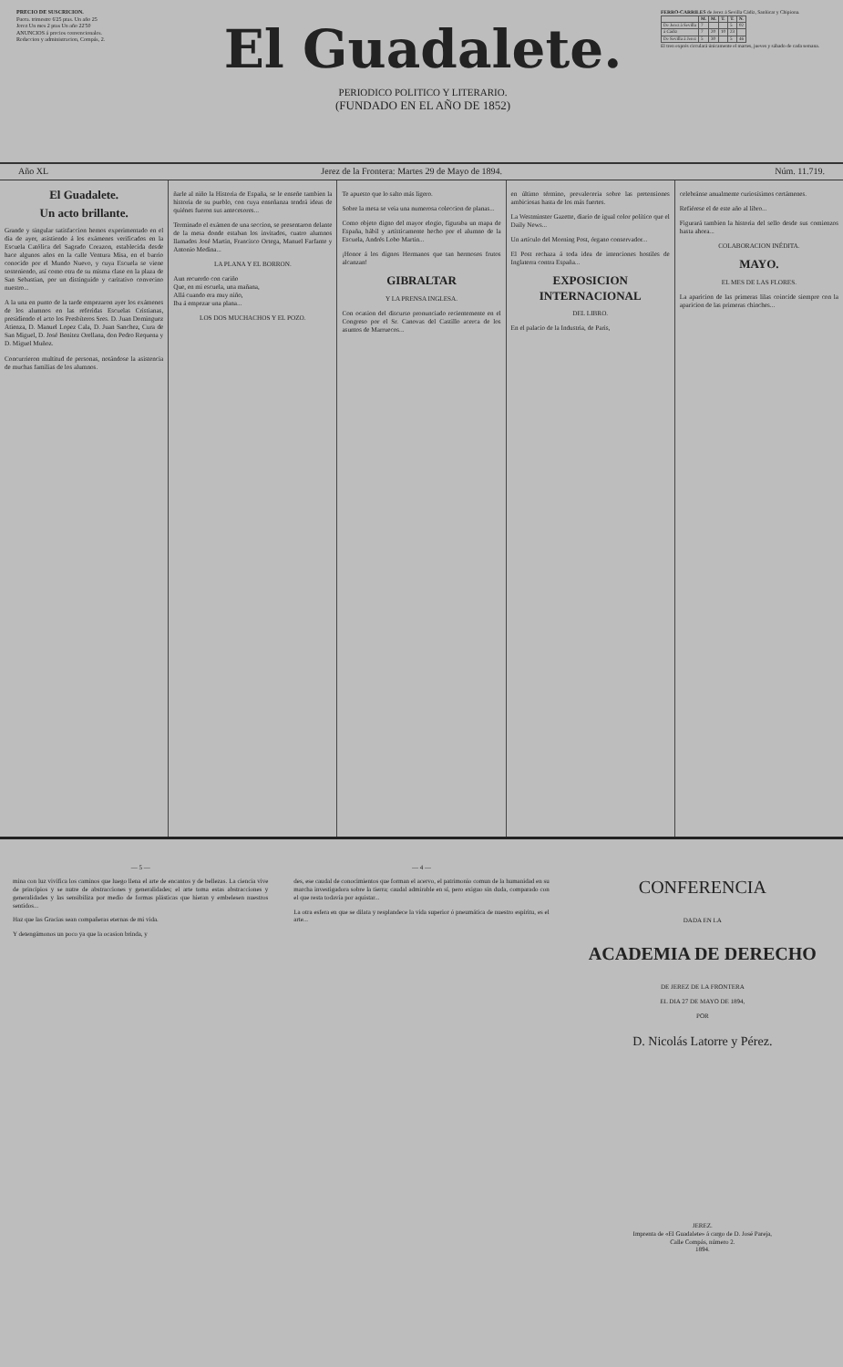PRECIO DE SUSCRICION.
Fuera. trimestre 6'25 ptas. Un año 25
Jerez Un mes 2 ptas Un año 22'50
ANUNCIOS á precios convencionales.
Redaccion y administracion, Compás, 2.
El Guadalete.
PERIODICO POLITICO Y LITERARIO.
(FUNDADO EN EL AÑO DE 1852)
FERRO-CARRILES de Jerez á Sevilla Cádiz, Sanlúcar y Chipiona.
| | M. | M. | T. | T. | N. |
| --- | --- | --- | --- | --- | --- |
| De Jerez á Sevilla | 7 | | | 5 | 02 |
| á Cádiz | 7 | 20 | 10 | 23 | |
| De Sevilla á Jerez | 5 | 30 | | 5 | 46 |
El tren exprés circulará únicamente el martes, jueves y sábado de cada semana.
Año XL Jerez de la Frontera: Martes 29 de Mayo de 1894. Núm. 11.719.
El Guadalete.
Un acto brillante.
Grande y singular satisfaccion hemos experimentado en el dia de ayer, asistiendo á los exámenes verificados en la Escuela Católica del Sagrado Corazon, establecida desde hace algunos años en la calle Ventura Misa, en el barrio conocido por el Mundo Nuevo, y cuya Escuela se viene sosteniendo, así como otra de su misma clase en la plaza de San Sebastian, por un distinguido y caritativo convecino nuestro...
A la una en punto de la tarde empezaron ayer los exámenes de los alumnos en las referidas Escuelas Cristianas, presidiendo el acto los Presbíteros Sres. D. Juan Dominguez Atienza, D. Manuel Lopez Cala, D. Juan Sanchez, Cura de San Miguel, D. José Benitez Orellana, don Pedro Requena y D. Miguel Muñoz.
Concurrieron multitud de personas, notándose la asistencia de muchas familias de los alumnos.
ñarle al niño la Historia de España, se le enseñe tambien la historia de su pueblo, con cuya enseñanza tendrá ideas de quiénes fueron sus antecesores...
Terminado el exámen de una seccion, se presentaron delante de la mesa donde estaban los invitados, cuatro alumnos llamados José Martin, Francisco Ortega, Manuel Farfante y Antonio Medina...
LA PLANA Y EL BORRON.
Aun recuerdo con cariño
Que, en mi escuela, una mañana,
Allá cuando era muy niño,
Iba á empezar una plana...
LOS DOS MUCHACHOS Y EL POZO.
Te apuesto que lo salto más ligero.
Sobre la mesa se veia una numerosa coleccion de planas...
Como objeto digno del mayor elogio, figuraba un mapa de España, hábil y artísticamente hecho por el alumno de la Escuela, Andrés Lobo Martin...
¡Honor á los dignos Hermanos que tan hermosos frutos alcanzan!
GIBRALTAR
Y LA PRENSA INGLESA.
Con ocasion del discurso pronunciado recientemente en el Congreso por el Sr. Canovas del Castillo acerca de los asuntos de Marruecos...
en último término, prevaleceria sobre las pretensiones ambiciosas hasta de los más fuertes.
La Westminster Gazette, diario de igual color político que el Daily News...
Un artículo del Morning Post, órgano conservador...
El Post rechaza á toda idea de intenciones hostiles de Inglaterra contra España...
EXPOSICION INTERNACIONAL
DEL LIBRO.
En el palacio de la Industria, de Paris,
celebránse anualmente curiosísimos certámenes.
Refiérese el de este año al libro...
Figurará tambien la historia del sello desde sus comienzos hasta ahora...
COLABORACION INÉDITA.
MAYO.
EL MES DE LAS FLORES.
La aparicion de las primeras lilas coincide siempre con la aparicion de las primeras chinches...
— 5 —
mina con luz vivífica los caminos que luego llena el arte de encantos y de bellezas. La ciencia vive de principios y se nutre de abstracciones y generalidades; el arte toma estas abstracciones y generalidades y las sensibiliza por medio de formas plásticas que hieran y embelesen nuestros sentidos...
Haz que las Gracias sean compañeras eternas de mi vida.
Y detengámonos un poco ya que la ocasion brinda, y
— 4 —
des, ese caudal de conocimientos que forman el acervo, el patrimonio comun de la humanidad en su marcha investigadora sobre la tierra; caudal admirable en sí, pero exiguo sin duda, comparado con el que resta todavía por aquistar...
La otra esfera en que se dilata y resplandece la vida superior ó pneumática de nuestro espíritu, es el arte...
CONFERENCIA
DADA EN LA
ACADEMIA DE DERECHO
DE JEREZ DE LA FRONTERA
EL DIA 27 DE MAYO DE 1894,
POR
D. Nicolás Latorre y Pérez.
JEREZ.
Imprenta de «El Guadalete» á cargo de D. José Pareja,
Calle Compás, número 2.
1894.